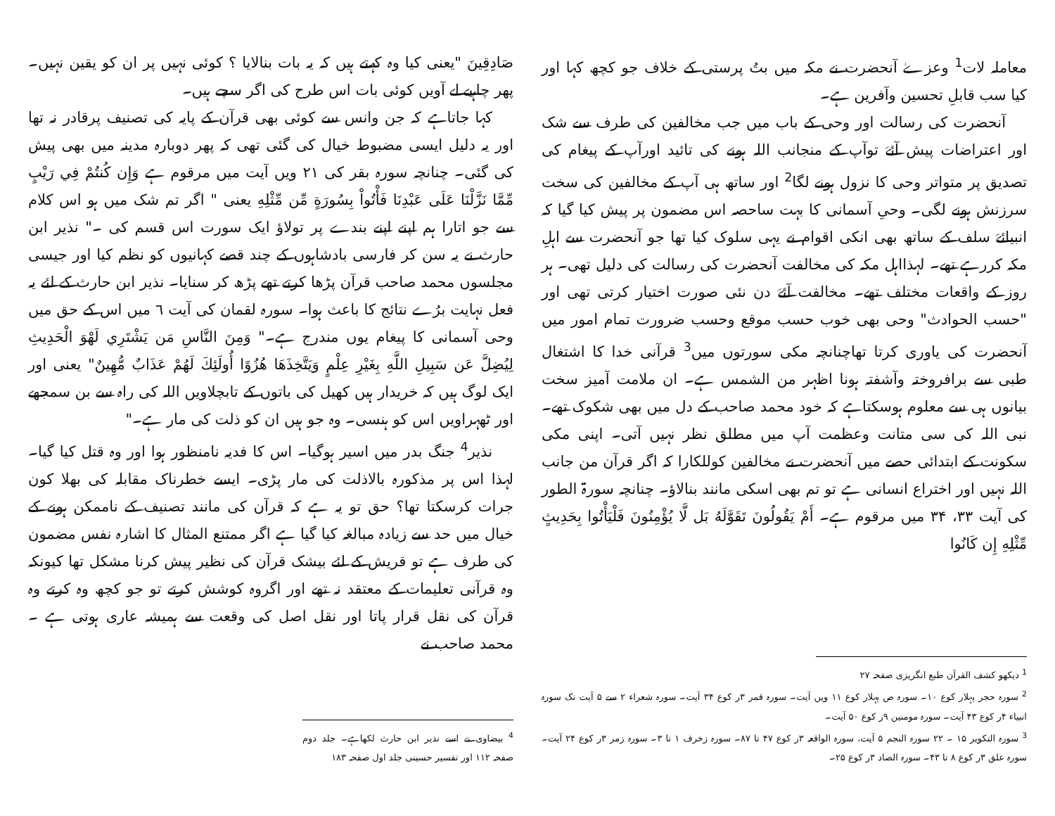معاملہ لات<sup>1</sup> وعزےٰ آنحضرت نے مکہ میں بتُ پرستی کے خلاف جو کچھ کہا اور کیا سب قابلِ تحسین وآفرین ہے۔
آنحضرت کی رسالت اور وحی کے باب میں جب مخالفین کی طرف سے شک اور اعتراضات پیش آئےَ توآپ کے منجانب اللہ ہونے کی تائید اورآپ کے پیغام کی تصدیق پر متواتر وحی کا نزول ہونے لگا<sup>2</sup> اور ساتھ ہی آپ کے مخالفین کی سخت سرزنش ہونے لگی۔ وحیِ آسمانی کا بہت ساحصہ اس مضمون پر پیش کیا گیا کہ انبیائےَ سلف کے ساتھ بھی انکی اقوام نے یہی سلوک کیا تھا جو آنحضرت سے اہلِ مکہ کررہے تھے۔ لہذااہل مکہ کی مخالفت آنحضرت کی رسالت کی دلیل تھی۔ ہر روز کے واقعات مختلف تھے۔ مخالفت آئےَ دن نئی صورت اختیار کرتی تھی اور "حسب الحوادث" وحی بھی خوب حسب موقع وحسب ضرورت تمام امور میں آنحضرت کی یاوری کرتا تھاچنانچہ مکی سورتوں میں<sup>3</sup> قرآنی خدا کا اشتغال طبی سے برافروختہ وآشفتہ ہونا اظہر من الشمس ہے۔ ان ملامت آمیز سخت بیانوں ہی سے معلوم ہوسکتاہے کہ خود محمد صاحب کے دل میں بھی شکوک تھے۔ نبی اللہ کی سی متانت وعظمت آپ میں مطلق نظر نہیں آتی۔ اپنی مکی سکونت کے ابتدائی حصے میں آنحضرت نے مخالفین کوللکارا کہ اگر قرآن من جانب اللہ نہیں اور اختراع انسانی ہے تو تم بھی اسکی مانند بنالاؤ۔ چنانچہ سورۃ الطور کی آیت ۳۳، ۳۴ میں مرقوم ہے۔ أَمْ يَقُولُونَ تَقَوَّلَهُ بَل لَّا يُؤْمِنُونَ فَلْيَأْتُوا بِحَدِيثٍ مِّثْلِهِ إِن كَانُوا
<sup>1</sup> دیکھو کشف القرآن طبع انگریزی صفحہ ۲۷
<sup>2</sup> سورہ حجر پہلار کوع ۱۰۔ سورہ ص پہلار کوع ۱۱ ویں آیت۔ سورہ قمر ۳ر کوع ۳۴ آیت۔ سورہ شعراء ۲ سے ۵ آیت تک سورہ انبیاء ۴ر کوع ۴۳ آیت۔ سورہ مومنین ۹ر کوع ۵۰ آیت۔
<sup>3</sup> سورہ التکویر ۱۵ ۔ ۲۲ سورہ النجم ۵ آیت، سورہ الواقعہ ۳ر کوع ۴۷ تا ۸۷۔ سورہ زخرف ۱ تا ۳۔ سورہ زمر ۳ر کوع ۲۴ آیت۔ سورہ علق ۳ر کوع ۸ تا ۴۳۔ سورہ الصاد ۳ر کوع ۲۵۔
صَادِقِينَ "یعنی کیا وہ کہتے ہیں کہ یہ بات بنالایا ؟ کوئی نہیں پر ان کو یقین نہیں۔ پھر چاہیے لے آویں کوئی بات اس طرح کی اگر سچے ہیں۔
کہا جاتاہے کہ جن وانس سے کوئی بھی قرآن کے پایہ کی تصنیف پرقادر نہ تھا اور یہ دلیل ایسی مضبوط خیال کی گئی تھی کہ پھر دوبارہ مدینہ میں بھی پیش کی گئی۔ چنانچہ سورہ بقر کی ۲۱ ویں آیت میں مرقوم ہے وَإِن كُنتُمْ فِي رَيْبٍ مِّمَّا نَزَّلْنَا عَلَى عَبْدِنَا فَأْتُواْ بِسُورَةٍ مِّن مِّثْلِهِ یعنی " اگر تم شک میں ہو اس کلام سے جو اتارا ہم اپنے اپنے بندے پر تولاؤ ایک سورت اس قسم کی ۔" نذیر ابن حارث نے یہ سن کر فارسی بادشاہوں کے چند قصے کہانیوں کو نظم کیا اور جیسی مجلسوں محمد صاحب قرآن پڑھا کرتے تھے پڑھ کر سنایا۔ نذیر ابن حارث کے لئے یہ فعل نہایت برُے نتائج کا باعث ہوا۔ سورہ لقمان کی آیت ٦ میں اس کے حق میں وحی آسمانی کا پیغام یوں مندرج ہے۔" وَمِنَ النَّاسِ مَن يَشْتَرِي لَهْوَ الْحَدِيثِ لِيُضِلَّ عَن سَبِيلِ اللَّهِ بِغَيْرِ عِلْمٍ وَيَتَّخِذَهَا هُزُوًا أُولَئِكَ لَهُمْ عَذَابٌ مُّهِينٌ" یعنی اور ایک لوگ ہیں کہ خریدار ہیں کھیل کی باتوں کے تابچلاویں اللہ کی راہ سے بن سمجھے اور ٹھہراویں اس کو ہنسی۔ وہ جو ہیں ان کو ذلت کی مار ہے۔"
نذیر<sup>4</sup> جنگ بدر میں اسیر ہوگیا۔ اس کا فدیہ نامنظور ہوا اور وہ قتل کیا گیا۔ لہذا اس پر مذکورہ بالاذلت کی مار پڑی۔ ایسے خطرناک مقابلہ کی بھلا کون جرات کرسکتا تھا؟ حق تو یہ ہے کہ قرآن کی مانند تصنیف کے ناممکن ہونے کے خیال میں حد سے زیادہ مبالغہ کیا گیا ہے اگر ممتنع المثال کا اشارہ نفس مضمون کی طرف ہے تو قریش کے لئے بیشک قرآن کی نظیر پیش کرنا مشکل تھا کیونکہ وہ قرآنی تعلیمات کے معتقد نہ تھے اور اگروہ کوشش کرتے تو جو کچھ وہ کرتے وہ قرآن کی نقل قرار پاتا اور نقل اصل کی وقعت سے ہمیشہ عاری ہوتی ہے ۔ محمد صاحب نے
<sup>4</sup> بیضاوی نے اسے نذیر ابن حارث لکھاہے۔ جلد دوم صفحہ ۱۱۲ اور تفسیر حسینی جلد اول صفحہ ۱۸۳